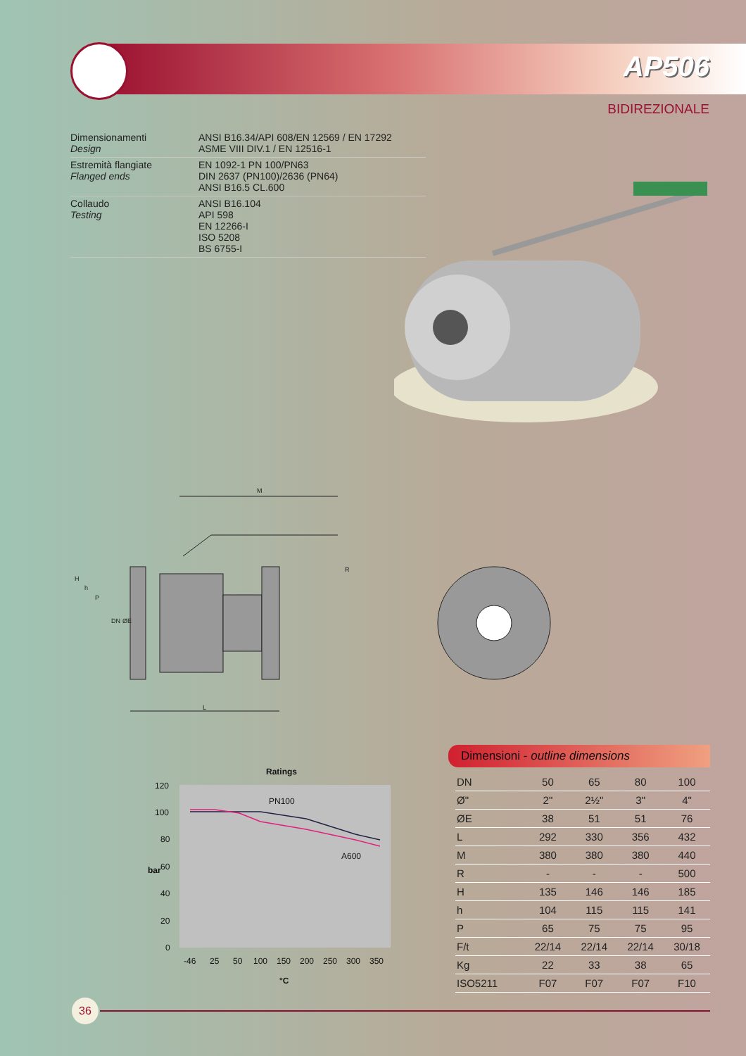AP506
BIDIREZIONALE
| Dimensionamenti Design | ANSI B16.34/API 608/EN 12569 / EN 17292 ASME VIII DIV.1 / EN 12516-1 |
| Estremità flangiate Flanged ends | EN 1092-1 PN 100/PN63 DIN 2637 (PN100)/2636 (PN64) ANSI B16.5 CL.600 |
| Collaudo Testing | ANSI B16.104 API 598 EN 12266-I ISO 5208 BS 6755-I |
M
L
R
H
h
P
DN
ØE
Ratings
120
100
80
60
40
20
0
bar
PN100
A600
-46
25
50
100
150
200
250
300
350
°C
Dimensioni - outline dimensions
| DN | 50 | 65 | 80 | 100 |
| Ø" | 2" | 2½" | 3" | 4" |
| ØE | 38 | 51 | 51 | 76 |
| L | 292 | 330 | 356 | 432 |
| M | 380 | 380 | 380 | 440 |
| R | - | - | - | 500 |
| H | 135 | 146 | 146 | 185 |
| h | 104 | 115 | 115 | 141 |
| P | 65 | 75 | 75 | 95 |
| F/t | 22/14 | 22/14 | 22/14 | 30/18 |
| Kg | 22 | 33 | 38 | 65 |
| ISO5211 | F07 | F07 | F07 | F10 |
36